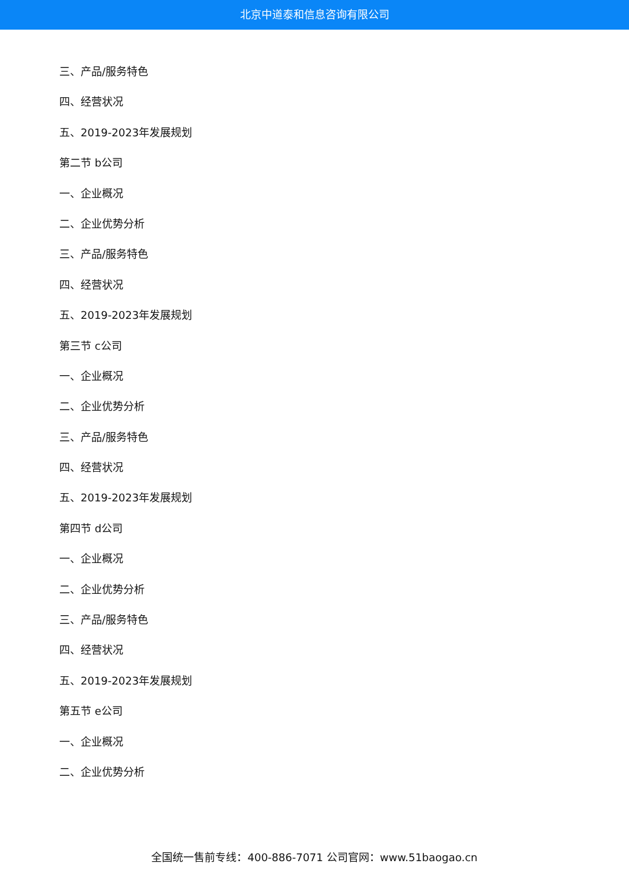北京中道泰和信息咨询有限公司
三、产品/服务特色
四、经营状况
五、2019-2023年发展规划
第二节 b公司
一、企业概况
二、企业优势分析
三、产品/服务特色
四、经营状况
五、2019-2023年发展规划
第三节 c公司
一、企业概况
二、企业优势分析
三、产品/服务特色
四、经营状况
五、2019-2023年发展规划
第四节 d公司
一、企业概况
二、企业优势分析
三、产品/服务特色
四、经营状况
五、2019-2023年发展规划
第五节 e公司
一、企业概况
二、企业优势分析
全国统一售前专线：400-886-7071 公司官网：www.51baogao.cn